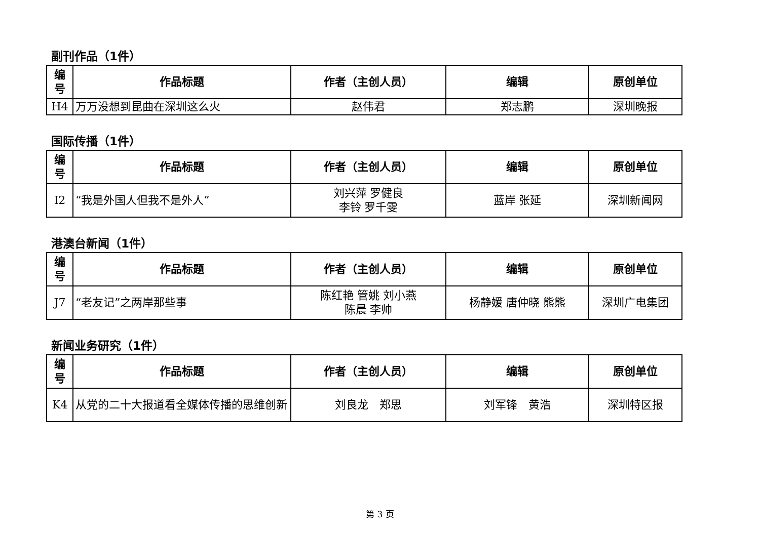副刊作品（1件）
| 编 号 | 作品标题 | 作者（主创人员） | 编辑 | 原创单位 |
| --- | --- | --- | --- | --- |
| H4 | 万万没想到昆曲在深圳这么火 | 赵伟君 | 郑志鹏 | 深圳晚报 |
国际传播（1件）
| 编 号 | 作品标题 | 作者（主创人员） | 编辑 | 原创单位 |
| --- | --- | --- | --- | --- |
| I2 | “我是外国人但我不是外人” | 刘兴萍 罗健良 李铃 罗千雯 | 蓝岸 张延 | 深圳新闻网 |
港澳台新闻（1件）
| 编 号 | 作品标题 | 作者（主创人员） | 编辑 | 原创单位 |
| --- | --- | --- | --- | --- |
| J7 | “老友记”之两岸那些事 | 陈红艳 管姚 刘小燕 陈晨 李帅 | 杨静媛 唐仲晓 熊熊 | 深圳广电集团 |
新闻业务研究（1件）
| 编 号 | 作品标题 | 作者（主创人员） | 编辑 | 原创单位 |
| --- | --- | --- | --- | --- |
| K4 | 从党的二十大报道看全媒体传播的思维创新 | 刘良龙 郑思 | 刘军锋 黄浩 | 深圳特区报 |
第 3 页